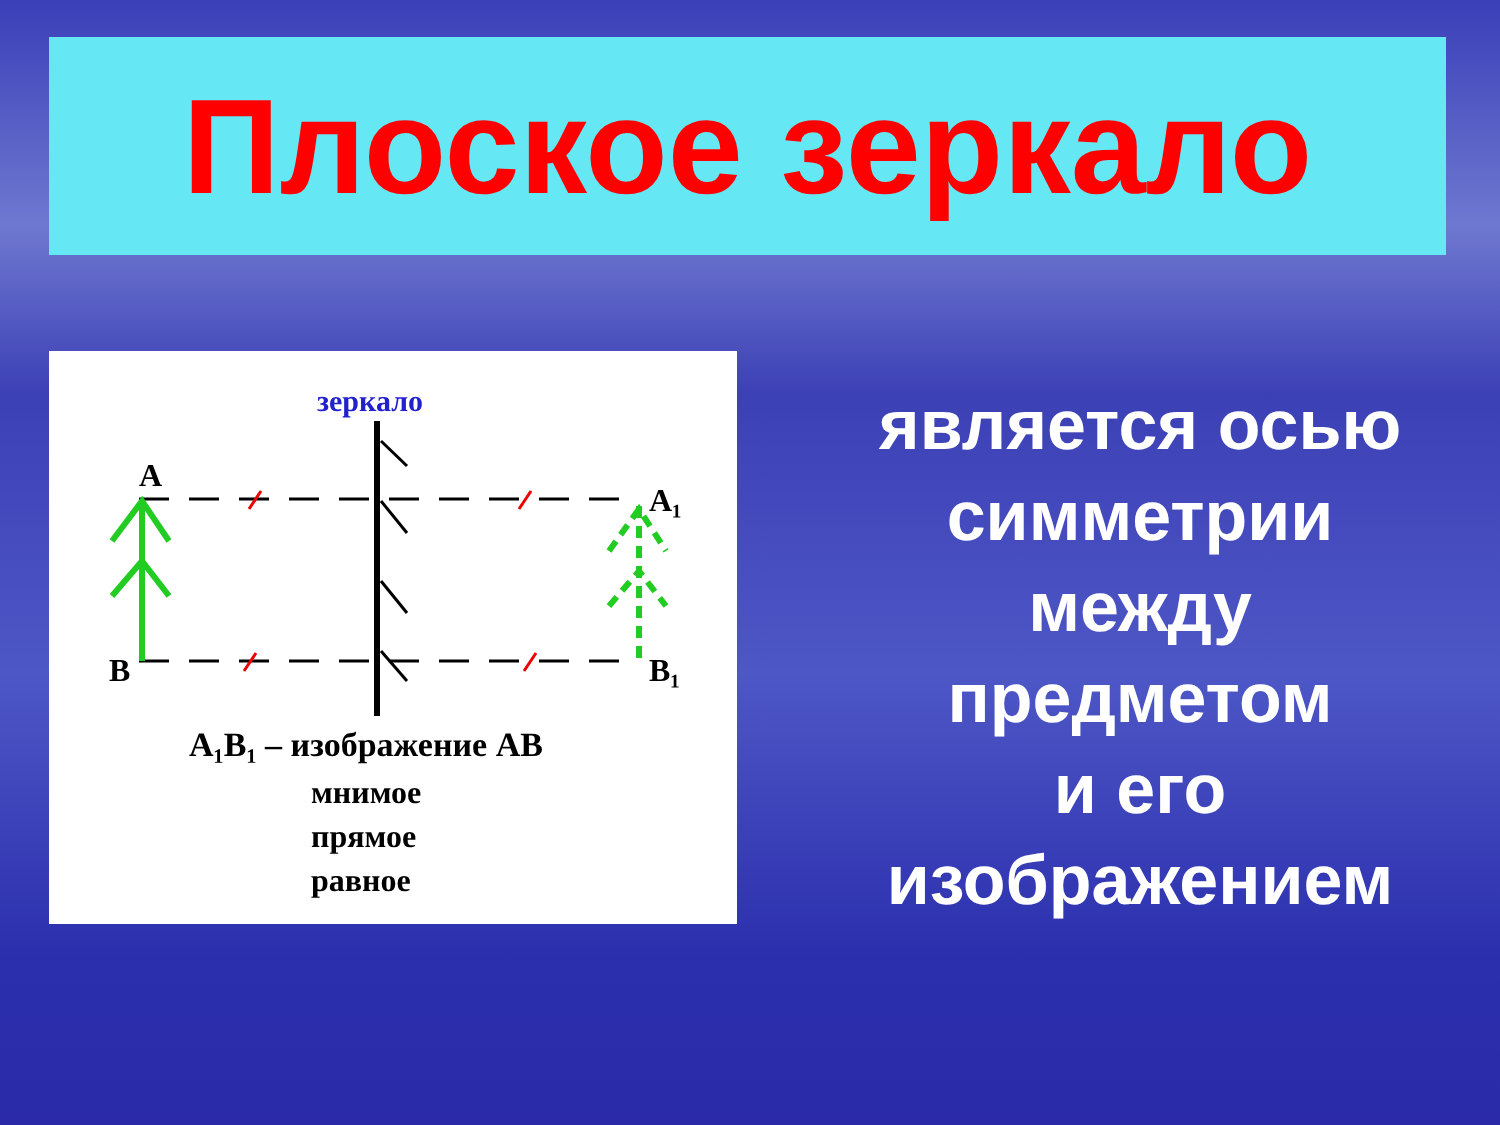Плоское зеркало
зеркало
A
A₁
B
B₁
A₁B₁ – изображение AB
мнимое
прямое
равное
является осью
симметрии
между
предметом
и его
изображением